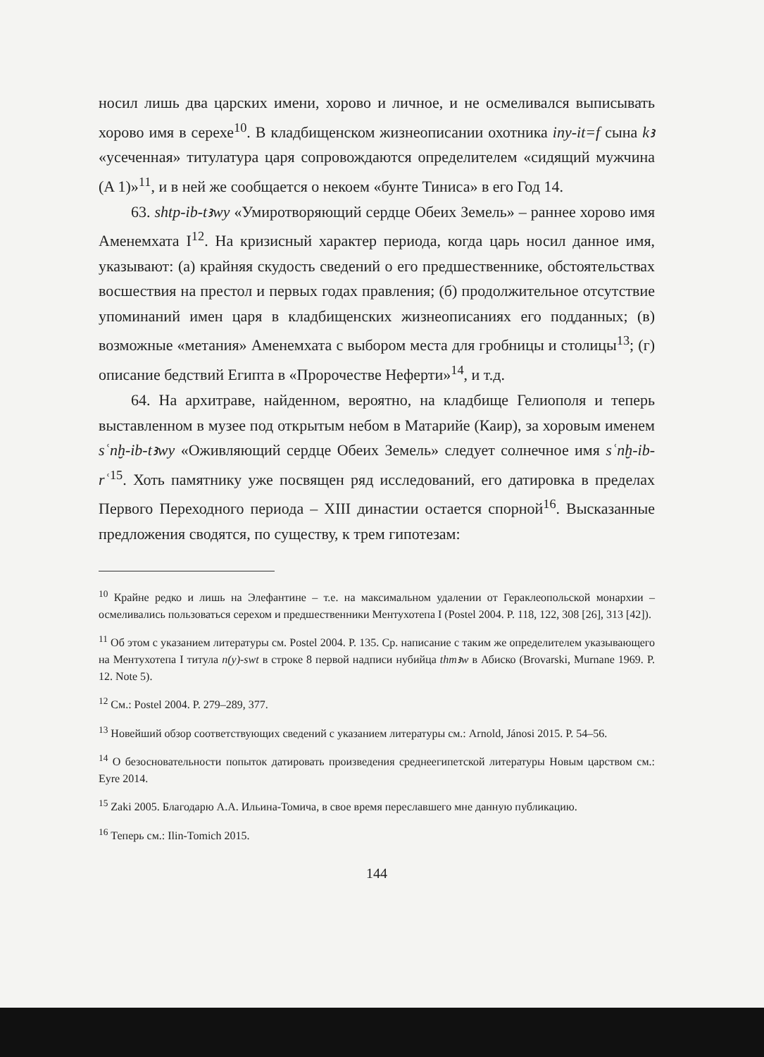носил лишь два царских имени, хорово и личное, и не осмеливался выписывать хорово имя в серехе<sup>10</sup>. В кладбищенском жизнеописании охотника iny-it=f сына kꜣ «усеченная» титулатура царя сопровождаются определителем «сидящий мужчина (A 1)»<sup>11</sup>, и в ней же сообщается о некоем «бунте Тиниса» в его Год 14.
63. shtp-ib-tꜣwy «Умиротворяющий сердце Обеих Земель» – раннее хорово имя Аменемхата I<sup>12</sup>. На кризисный характер периода, когда царь носил данное имя, указывают: (а) крайняя скудость сведений о его предшественнике, обстоятельствах восшествия на престол и первых годах правления; (б) продолжительное отсутствие упоминаний имен царя в кладбищенских жизнеописаниях его подданных; (в) возможные «метания» Аменемхата с выбором места для гробницы и столицы<sup>13</sup>; (г) описание бедствий Египта в «Пророчестве Неферти»<sup>14</sup>, и т.д.
64. На архитраве, найденном, вероятно, на кладбище Гелиополя и теперь выставленном в музее под открытым небом в Матарийе (Каир), за хоровым именем sʿnḫ-ib-tꜣwy «Оживляющий сердце Обеих Земель» следует солнечное имя sʿnḫ-ib-rʿ<sup>15</sup>. Хоть памятнику уже посвящен ряд исследований, его датировка в пределах Первого Переходного периода – XIII династии остается спорной<sup>16</sup>. Высказанные предложения сводятся, по существу, к трем гипотезам:
<sup>10</sup> Крайне редко и лишь на Элефантине – т.е. на максимальном удалении от Гераклеопольской монархии – осмеливались пользоваться серехом и предшественники Ментухотепа I (Postel 2004. P. 118, 122, 308 [26], 313 [42]).
<sup>11</sup> Об этом с указанием литературы см. Postel 2004. P. 135. Ср. написание с таким же определителем указывающего на Ментухотепа I титула n(y)-swt в строке 8 первой надписи нубийца thmꜣw в Абиско (Brovarski, Murnane 1969. P. 12. Note 5).
<sup>12</sup> См.: Postel 2004. P. 279–289, 377.
<sup>13</sup> Новейший обзор соответствующих сведений с указанием литературы см.: Arnold, Jánosi 2015. P. 54–56.
<sup>14</sup> О безосновательности попыток датировать произведения среднеегипетской литературы Новым царством см.: Eyre 2014.
<sup>15</sup> Zaki 2005. Благодарю А.А. Ильина-Томича, в свое время переславшего мне данную публикацию.
<sup>16</sup> Теперь см.: Ilin-Tomich 2015.
144